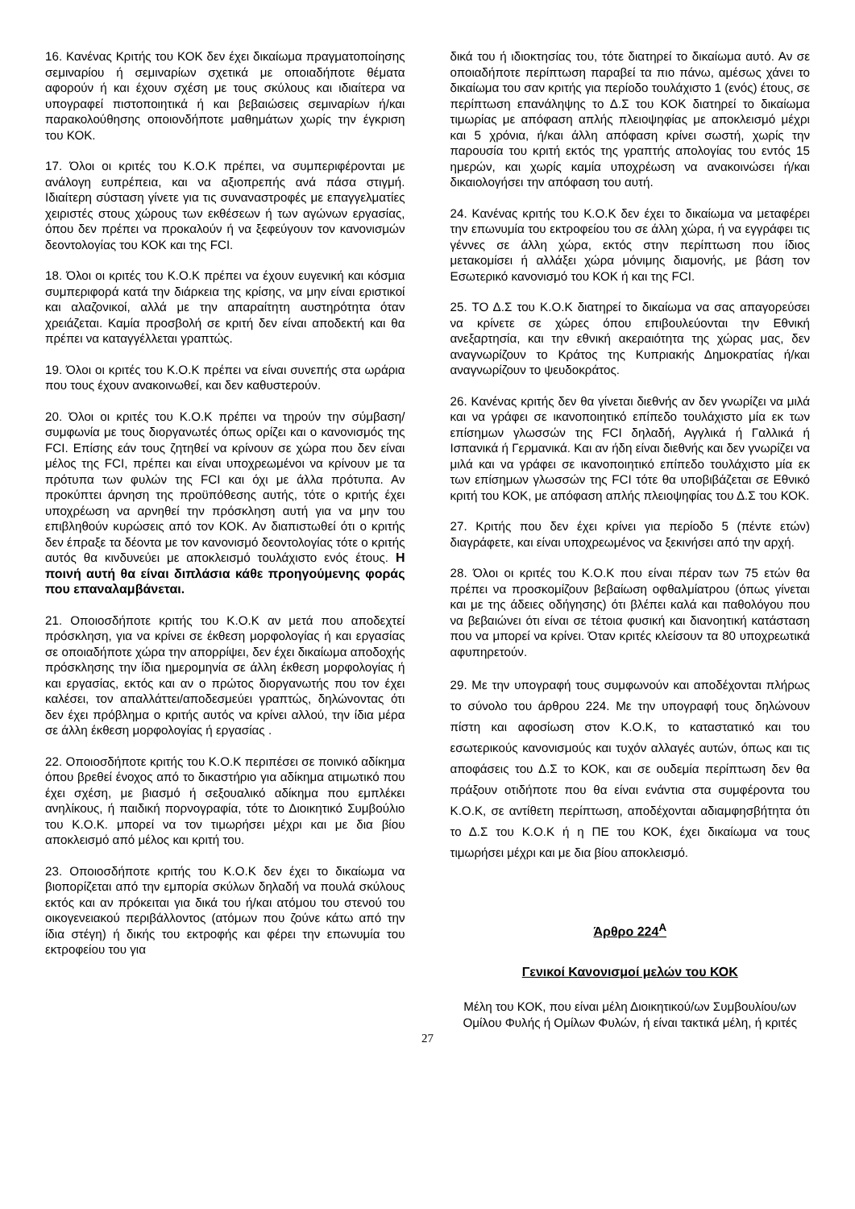16. Κανένας Κριτής του ΚΟΚ δεν έχει δικαίωμα πραγματοποίησης σεμιναρίου ή σεμιναρίων σχετικά με οποιαδήποτε θέματα αφορούν ή και έχουν σχέση με τους σκύλους και ιδιαίτερα να υπογραφεί πιστοποιητικά ή και βεβαιώσεις σεμιναρίων ή/και παρακολούθησης οποιονδήποτε μαθημάτων χωρίς την έγκριση του ΚΟΚ.
17. Όλοι οι κριτές του Κ.Ο.Κ πρέπει, να συμπεριφέρονται με ανάλογη ευπρέπεια, και να αξιοπρεπής ανά πάσα στιγμή. Ιδιαίτερη σύσταση γίνετε για τις συναναστροφές με επαγγελματίες χειριστές στους χώρους των εκθέσεων ή των αγώνων εργασίας, όπου δεν πρέπει να προκαλούν ή να ξεφεύγουν τον κανονισμών δεοντολογίας του ΚΟΚ και της FCI.
18. Όλοι οι κριτές του Κ.Ο.Κ πρέπει να έχουν ευγενική και κόσμια συμπεριφορά κατά την διάρκεια της κρίσης, να μην είναι εριστικοί και αλαζονικοί, αλλά με την απαραίτητη αυστηρότητα όταν χρειάζεται. Καμία προσβολή σε κριτή δεν είναι αποδεκτή και θα πρέπει να καταγγέλλεται γραπτώς.
19. Όλοι οι κριτές του Κ.Ο.Κ πρέπει να είναι συνεπής στα ωράρια που τους έχουν ανακοινωθεί, και δεν καθυστερούν.
20. Όλοι οι κριτές του Κ.Ο.Κ πρέπει να τηρούν την σύμβαση/συμφωνία με τους διοργανωτές όπως ορίζει και ο κανονισμός της FCI. Επίσης εάν τους ζητηθεί να κρίνουν σε χώρα που δεν είναι μέλος της FCI, πρέπει και είναι υποχρεωμένοι να κρίνουν με τα πρότυπα των φυλών της FCI και όχι με άλλα πρότυπα. Αν προκύπτει άρνηση της προϋπόθεσης αυτής, τότε ο κριτής έχει υποχρέωση να αρνηθεί την πρόσκληση αυτή για να μην του επιβληθούν κυρώσεις από τον ΚΟΚ. Αν διαπιστωθεί ότι ο κριτής δεν έπραξε τα δέοντα με τον κανονισμό δεοντολογίας τότε ο κριτής αυτός θα κινδυνεύει με αποκλεισμό τουλάχιστο ενός έτους. Η ποινή αυτή θα είναι διπλάσια κάθε προηγούμενης φοράς που επαναλαμβάνεται.
21. Οποιοσδήποτε κριτής του Κ.Ο.Κ αν μετά που αποδεχτεί πρόσκληση, για να κρίνει σε έκθεση μορφολογίας ή και εργασίας σε οποιαδήποτε χώρα την απορρίψει, δεν έχει δικαίωμα αποδοχής πρόσκλησης την ίδια ημερομηνία σε άλλη έκθεση μορφολογίας ή και εργασίας, εκτός και αν ο πρώτος διοργανωτής που τον έχει καλέσει, τον απαλλάττει/αποδεσμεύει γραπτώς, δηλώνοντας ότι δεν έχει πρόβλημα ο κριτής αυτός να κρίνει αλλού, την ίδια μέρα σε άλλη έκθεση μορφολογίας ή εργασίας .
22. Οποιοσδήποτε κριτής του Κ.Ο.Κ περιπέσει σε ποινικό αδίκημα όπου βρεθεί ένοχος από το δικαστήριο για αδίκημα ατιμωτικό που έχει σχέση, με βιασμό ή σεξουαλικό αδίκημα που εμπλέκει ανηλίκους, ή παιδική πορνογραφία, τότε το Διοικητικό Συμβούλιο του Κ.Ο.Κ. μπορεί να τον τιμωρήσει μέχρι και με δια βίου αποκλεισμό από μέλος και κριτή του.
23. Οποιοσδήποτε κριτής του Κ.Ο.Κ δεν έχει το δικαίωμα να βιοπορίζεται από την εμπορία σκύλων δηλαδή να πουλά σκύλους εκτός και αν πρόκειται για δικά του ή/και ατόμου του στενού του οικογενειακού περιβάλλοντος (ατόμων που ζούνε κάτω από την ίδια στέγη) ή δικής του εκτροφής και φέρει την επωνυμία του εκτροφείου του για
δικά του ή ιδιοκτησίας του, τότε διατηρεί το δικαίωμα αυτό. Αν σε οποιαδήποτε περίπτωση παραβεί τα πιο πάνω, αμέσως χάνει το δικαίωμα του σαν κριτής για περίοδο τουλάχιστο 1 (ενός) έτους, σε περίπτωση επανάληψης το Δ.Σ του ΚΟΚ διατηρεί το δικαίωμα τιμωρίας με απόφαση απλής πλειοψηφίας με αποκλεισμό μέχρι και 5 χρόνια, ή/και άλλη απόφαση κρίνει σωστή, χωρίς την παρουσία του κριτή εκτός της γραπτής απολογίας του εντός 15 ημερών, και χωρίς καμία υποχρέωση να ανακοινώσει ή/και δικαιολογήσει την απόφαση του αυτή.
24. Κανένας κριτής του Κ.Ο.Κ δεν έχει το δικαίωμα να μεταφέρει την επωνυμία του εκτροφείου του σε άλλη χώρα, ή να εγγράφει τις γέννες σε άλλη χώρα, εκτός στην περίπτωση που ίδιος μετακομίσει ή αλλάξει χώρα μόνιμης διαμονής, με βάση τον Εσωτερικό κανονισμό του ΚΟΚ ή και της FCI.
25. ΤΟ Δ.Σ του Κ.Ο.Κ διατηρεί το δικαίωμα να σας απαγορεύσει να κρίνετε σε χώρες όπου επιβουλεύονται την Εθνική ανεξαρτησία, και την εθνική ακεραιότητα της χώρας μας, δεν αναγνωρίζουν το Κράτος της Κυπριακής Δημοκρατίας ή/και αναγνωρίζουν το ψευδοκράτος.
26. Κανένας κριτής δεν θα γίνεται διεθνής αν δεν γνωρίζει να μιλά και να γράφει σε ικανοποιητικό επίπεδο τουλάχιστο μία εκ των επίσημων γλωσσών της FCI δηλαδή, Αγγλικά ή Γαλλικά ή Ισπανικά ή Γερμανικά. Και αν ήδη είναι διεθνής και δεν γνωρίζει να μιλά και να γράφει σε ικανοποιητικό επίπεδο τουλάχιστο μία εκ των επίσημων γλωσσών της FCI τότε θα υποβιβάζεται σε Εθνικό κριτή του ΚΟΚ, με απόφαση απλής πλειοψηφίας του Δ.Σ του ΚΟΚ.
27. Κριτής που δεν έχει κρίνει για περίοδο 5 (πέντε ετών) διαγράφετε, και είναι υποχρεωμένος να ξεκινήσει από την αρχή.
28. Όλοι οι κριτές του Κ.Ο.Κ που είναι πέραν των 75 ετών θα πρέπει να προσκομίζουν βεβαίωση οφθαλμίατρου (όπως γίνεται και με της άδειες οδήγησης) ότι βλέπει καλά και παθολόγου που να βεβαιώνει ότι είναι σε τέτοια φυσική και διανοητική κατάσταση που να μπορεί να κρίνει. Όταν κριτές κλείσουν τα 80 υποχρεωτικά αφυπηρετούν.
29. Με την υπογραφή τους συμφωνούν και αποδέχονται πλήρως το σύνολο του άρθρου 224. Με την υπογραφή τους δηλώνουν πίστη και αφοσίωση στον Κ.Ο.Κ, το καταστατικό και του εσωτερικούς κανονισμούς και τυχόν αλλαγές αυτών, όπως και τις αποφάσεις του Δ.Σ το ΚΟΚ, και σε ουδεμία περίπτωση δεν θα πράξουν οτιδήποτε που θα είναι ενάντια στα συμφέροντα του Κ.Ο.Κ, σε αντίθετη περίπτωση, αποδέχονται αδιαμφησβήτητα ότι το Δ.Σ του Κ.Ο.Κ ή η ΠΕ του ΚΟΚ, έχει δικαίωμα να τους τιμωρήσει μέχρι και με δια βίου αποκλεισμό.
Άρθρο 224<sup>Α</sup>
Γενικοί Κανονισμοί μελών του ΚΟΚ
Μέλη του ΚΟΚ, που είναι μέλη Διοικητικού/ων Συμβουλίου/ων Ομίλου Φυλής ή Ομίλων Φυλών, ή είναι τακτικά μέλη, ή κριτές
27